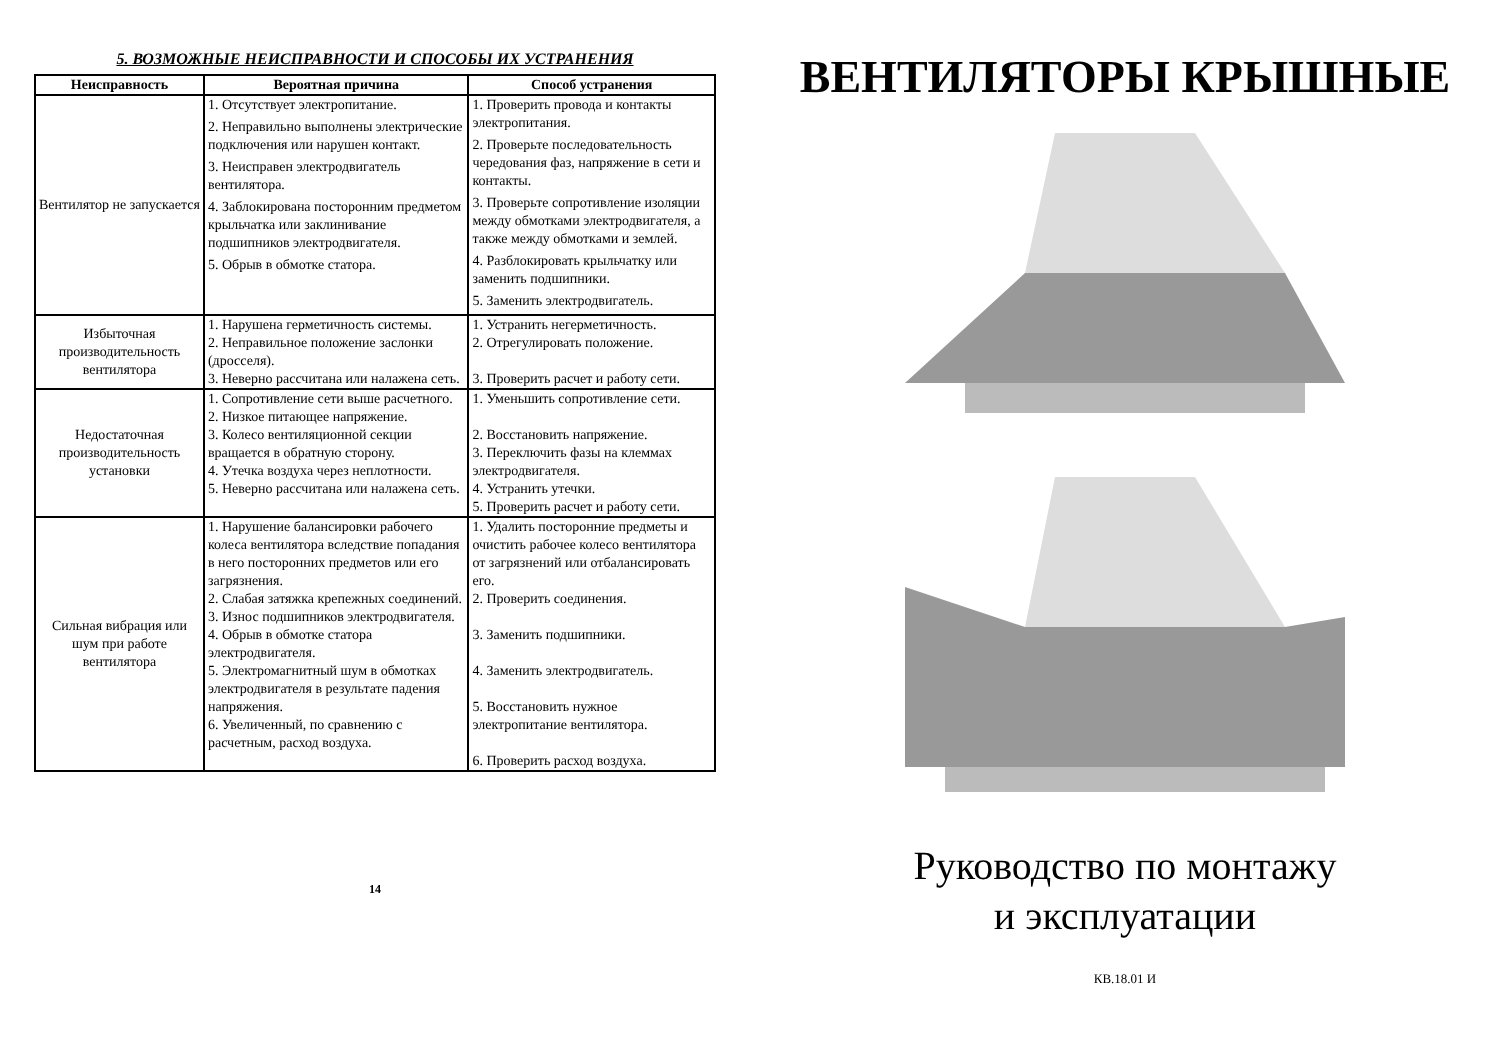5. ВОЗМОЖНЫЕ НЕИСПРАВНОСТИ И СПОСОБЫ ИХ УСТРАНЕНИЯ
| Неисправность | Вероятная причина | Способ устранения |
| --- | --- | --- |
| Вентилятор не запускается | 1. Отсутствует электропитание. 2. Неправильно выполнены электрические подключения или нарушен контакт. 3. Неисправен электродвигатель вентилятора. 4. Заблокирована посторонним предметом крыльчатка или заклинивание подшипников электродвигателя. 5. Обрыв в обмотке статора. | 1. Проверить провода и контакты электропитания. 2. Проверьте последовательность чередования фаз, напряжение в сети и контакты. 3. Проверьте сопротивление изоляции между обмотками электродвигателя, а также между обмотками и землей. 4. Разблокировать крыльчатку или заменить подшипники. 5. Заменить электродвигатель. |
| Избыточная производительность вентилятора | 1. Нарушена герметичность системы. 2. Неправильное положение заслонки (дросселя). 3. Неверно рассчитана или налажена сеть. | 1. Устранить негерметичность. 2. Отрегулировать положение. 3. Проверить расчет и работу сети. |
| Недостаточная производительность установки | 1. Сопротивление сети выше расчетного. 2. Низкое питающее напряжение. 3. Колесо вентиляционной секции вращается в обратную сторону. 4. Утечка воздуха через неплотности. 5. Неверно рассчитана или налажена сеть. | 1. Уменьшить сопротивление сети. 2. Восстановить напряжение. 3. Переключить фазы на клеммах электродвигателя. 4. Устранить утечки. 5. Проверить расчет и работу сети. |
| Сильная вибрация или шум при работе вентилятора | 1. Нарушение балансировки рабочего колеса вентилятора вследствие попадания в него посторонних предметов или его загрязнения. 2. Слабая затяжка крепежных соединений. 3. Износ подшипников электродвигателя. 4. Обрыв в обмотке статора электродвигателя. 5. Электромагнитный шум в обмотках электродвигателя в результате падения напряжения. 6. Увеличенный, по сравнению с расчетным, расход воздуха. | 1. Удалить посторонние предметы и очистить рабочее колесо вентилятора от загрязнений или отбалансировать его. 2. Проверить соединения. 3. Заменить подшипники. 4. Заменить электродвигатель. 5. Восстановить нужное электропитание вентилятора. 6. Проверить расход воздуха. |
14
ВЕНТИЛЯТОРЫ КРЫШНЫЕ
Руководство по монтажу
и эксплуатации
КВ.18.01 И